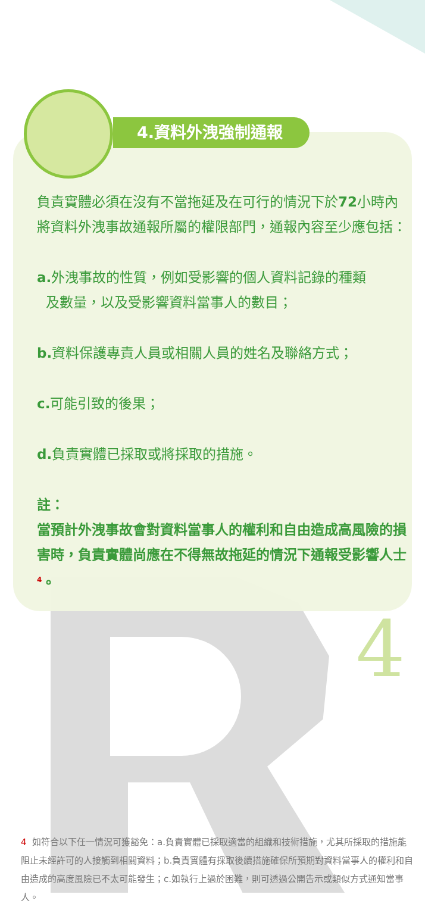4.資料外洩強制通報
4
負責實體必須在沒有不當拖延及在可行的情況下於72小時內將資料外洩事故通報所屬的權限部門，通報內容至少應包括：
a. 外洩事故的性質，例如受影響的個人資料記錄的種類
及數量，以及受影響資料當事人的數目；
b. 資料保護專責人員或相關人員的姓名及聯絡方式；
c. 可能引致的後果；
d. 負責實體已採取或將採取的措施。
註：
當預計外洩事故會對資料當事人的權利和自由造成高風險的損害時，負責實體尚應在不得無故拖延的情況下通報受影響人士<sup>4</sup>。
4 如符合以下任一情況可獲豁免：a.負責實體已採取適當的組織和技術措施，尤其所採取的措施能阻止未經許可的人接觸到相關資料；b.負責實體有採取後續措施確保所預期對資料當事人的權利和自由造成的高度風險已不太可能發生；c.如執行上過於困難，則可透過公開告示或類似方式通知當事人。